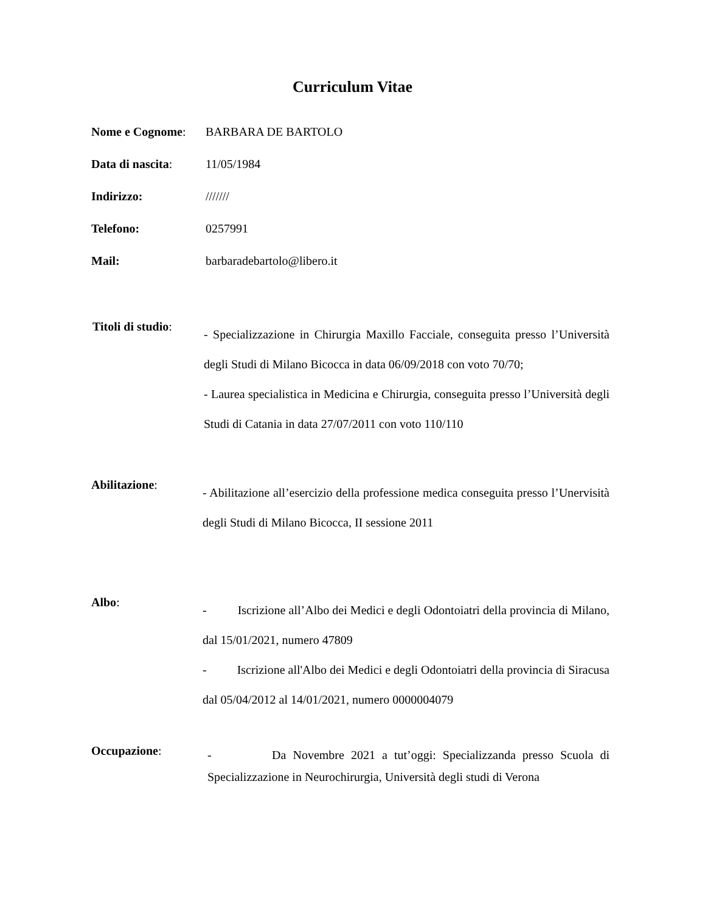Curriculum Vitae
Nome e Cognome: BARBARA DE BARTOLO
Data di nascita:
11/05/1984
Indirizzo: ///////
Telefono: 0257991
Mail: barbaradebartolo@libero.it
Titoli di studio:
- Specializzazione in Chirurgia Maxillo Facciale, conseguita presso l’Università degli Studi di Milano Bicocca in data 06/09/2018 con voto 70/70;
- Laurea specialistica in Medicina e Chirurgia, conseguita presso l’Università degli Studi di Catania in data 27/07/2011 con voto 110/110
Abilitazione:
- Abilitazione all’esercizio della professione medica conseguita presso l’Unervisità degli Studi di Milano Bicocca, II sessione 2011
Albo:
- Iscrizione all’Albo dei Medici e degli Odontoiatri della provincia di Milano, dal 15/01/2021, numero 47809
- Iscrizione all'Albo dei Medici e degli Odontoiatri della provincia di Siracusa dal 05/04/2012 al 14/01/2021, numero 0000004079
Occupazione:
- Da Novembre 2021 a tut’oggi: Specializzanda presso Scuola di Specializzazione in Neurochirurgia, Università degli studi di Verona